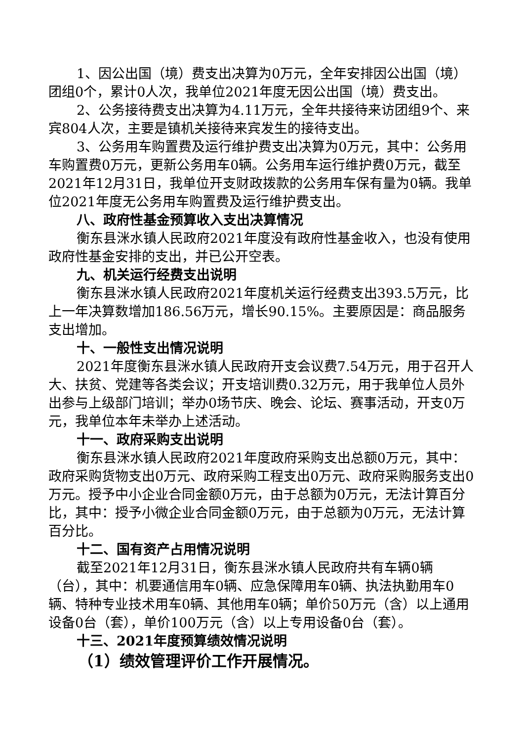1、因公出国（境）费支出决算为0万元，全年安排因公出国（境）团组0个，累计0人次，我单位2021年度无因公出国（境）费支出。
2、公务接待费支出决算为4.11万元，全年共接待来访团组9个、来宾804人次，主要是镇机关接待来宾发生的接待支出。
3、公务用车购置费及运行维护费支出决算为0万元，其中：公务用车购置费0万元，更新公务用车0辆。公务用车运行维护费0万元，截至2021年12月31日，我单位开支财政拨款的公务用车保有量为0辆。我单位2021年度无公务用车购置费及运行维护费支出。
八、政府性基金预算收入支出决算情况
衡东县洣水镇人民政府2021年度没有政府性基金收入，也没有使用政府性基金安排的支出，并已公开空表。
九、机关运行经费支出说明
衡东县洣水镇人民政府2021年度机关运行经费支出393.5万元，比上一年决算数增加186.56万元，增长90.15%。主要原因是：商品服务支出增加。
十、一般性支出情况说明
2021年度衡东县洣水镇人民政府开支会议费7.54万元，用于召开人大、扶贫、党建等各类会议；开支培训费0.32万元，用于我单位人员外出参与上级部门培训；举办0场节庆、晚会、论坛、赛事活动，开支0万元，我单位本年未举办上述活动。
十一、政府采购支出说明
衡东县洣水镇人民政府2021年度政府采购支出总额0万元，其中：政府采购货物支出0万元、政府采购工程支出0万元、政府采购服务支出0万元。授予中小企业合同金额0万元，由于总额为0万元，无法计算百分比，其中：授予小微企业合同金额0万元，由于总额为0万元，无法计算百分比。
十二、国有资产占用情况说明
截至2021年12月31日，衡东县洣水镇人民政府共有车辆0辆（台），其中：机要通信用车0辆、应急保障用车0辆、执法执勤用车0辆、特种专业技术用车0辆、其他用车0辆；单价50万元（含）以上通用设备0台（套），单价100万元（含）以上专用设备0台（套）。
十三、2021年度预算绩效情况说明
（1）绩效管理评价工作开展情况。